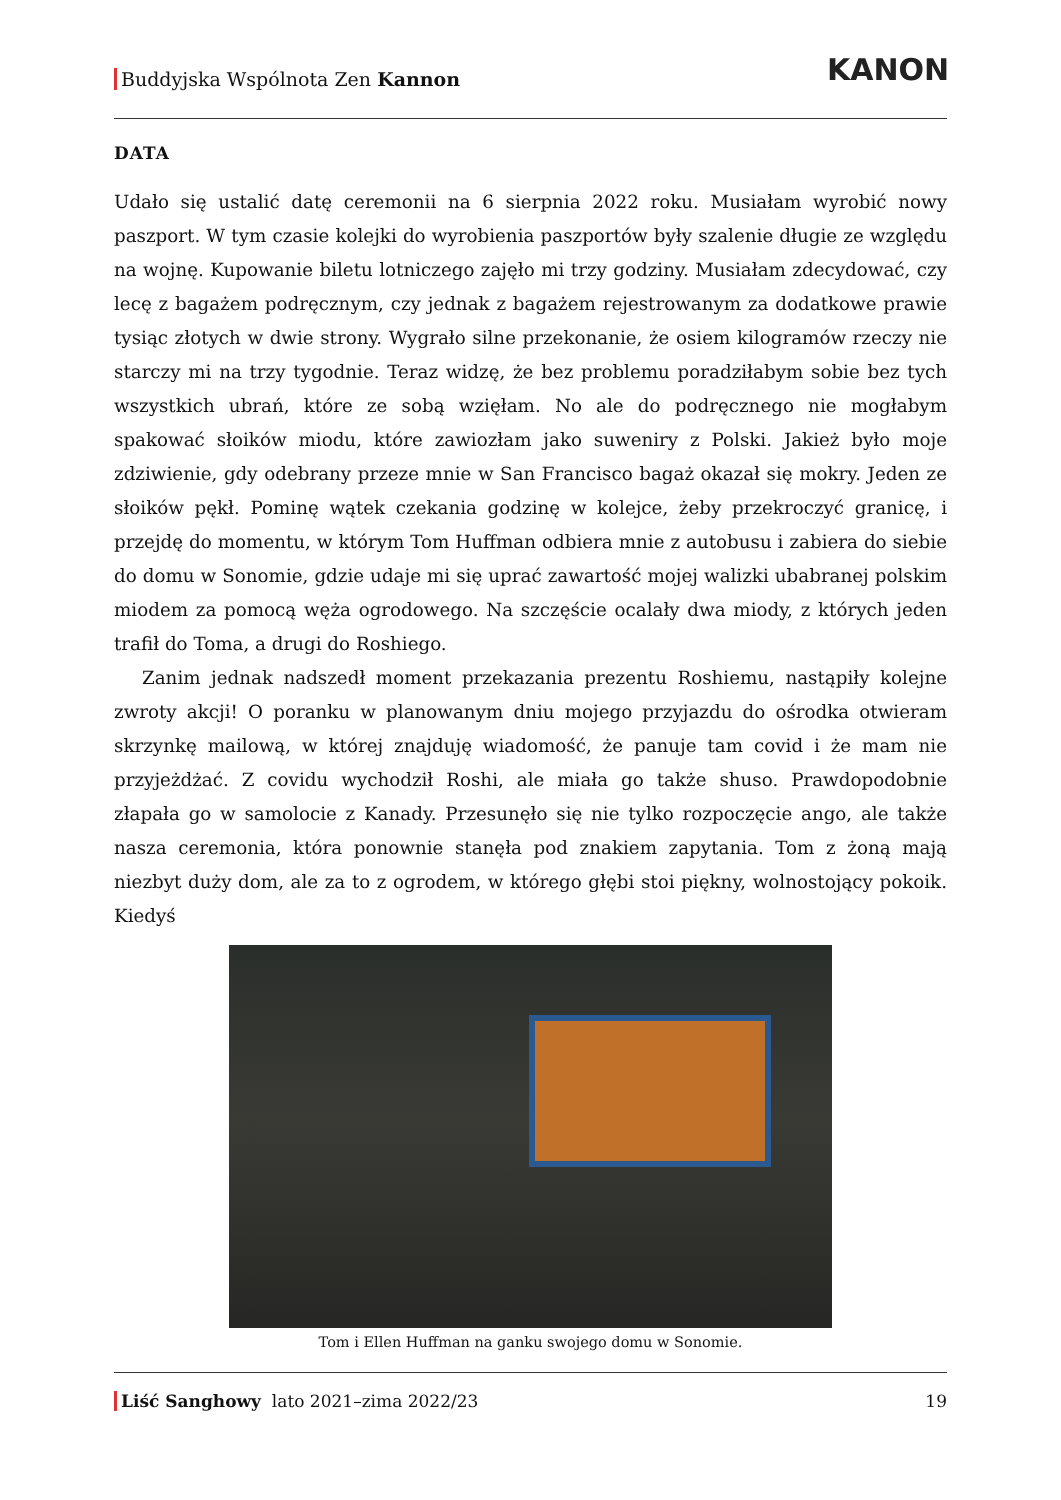Buddyjska Wspólnota Zen Kannon
KANON
DATA
Udało się ustalić datę ceremonii na 6 sierpnia 2022 roku. Musiałam wyrobić nowy paszport. W tym czasie kolejki do wyrobienia paszportów były szalenie długie ze względu na wojnę. Kupowanie biletu lotniczego zajęło mi trzy godziny. Musiałam zdecydować, czy lecę z bagażem podręcznym, czy jednak z bagażem rejestrowanym za dodatkowe prawie tysiąc złotych w dwie strony. Wygrało silne przekonanie, że osiem kilogramów rzeczy nie starczy mi na trzy tygodnie. Teraz widzę, że bez problemu poradziłabym sobie bez tych wszystkich ubrań, które ze sobą wzięłam. No ale do podręcznego nie mogłabym spakować słoików miodu, które zawiozłam jako suweniry z Polski. Jakież było moje zdziwienie, gdy odebrany przeze mnie w San Francisco bagaż okazał się mokry. Jeden ze słoików pękł. Pominę wątek czekania godzinę w kolejce, żeby przekroczyć granicę, i przejdę do momentu, w którym Tom Huffman odbiera mnie z autobusu i zabiera do siebie do domu w Sonomie, gdzie udaje mi się uprać zawartość mojej walizki ubabranej polskim miodem za pomocą węża ogrodowego. Na szczęście ocalały dwa miody, z których jeden trafił do Toma, a drugi do Roshiego.
Zanim jednak nadszedł moment przekazania prezentu Roshiemu, nastąpiły kolejne zwroty akcji! O poranku w planowanym dniu mojego przyjazdu do ośrodka otwieram skrzynkę mailową, w której znajduję wiadomość, że panuje tam covid i że mam nie przyjeżdżać. Z covidu wychodził Roshi, ale miała go także shuso. Prawdopodobnie złapała go w samolocie z Kanady. Przesunęło się nie tylko rozpoczęcie ango, ale także nasza ceremonia, która ponownie stanęła pod znakiem zapytania. Tom z żoną mają niezbyt duży dom, ale za to z ogrodem, w którego głębi stoi piękny, wolnostojący pokoik. Kiedyś
Tom i Ellen Huffman na ganku swojego domu w Sonomie.
Liść Sanghowy lato 2021–zima 2022/23 19